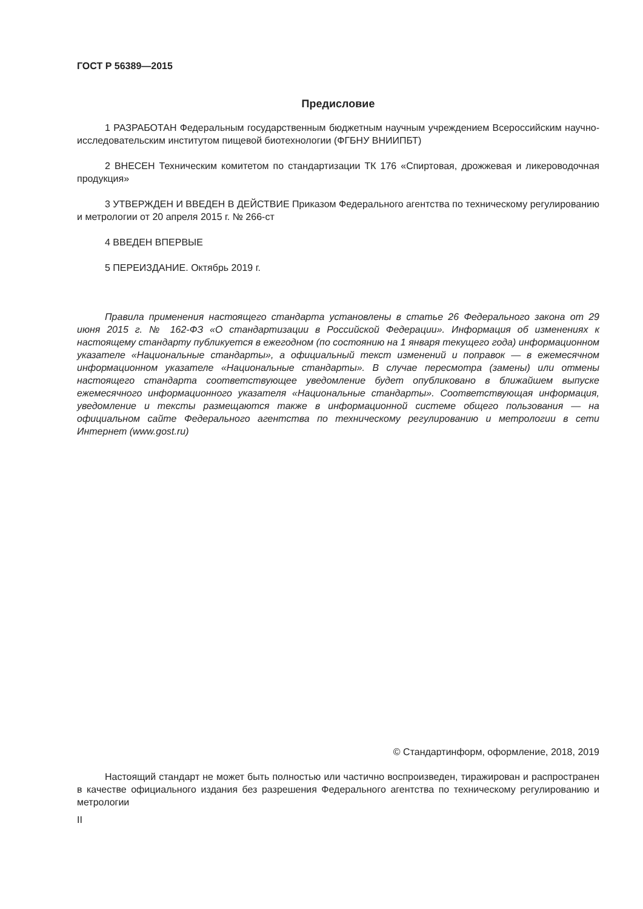ГОСТ Р 56389—2015
Предисловие
1 РАЗРАБОТАН Федеральным государственным бюджетным научным учреждением Всероссийским научно-исследовательским институтом пищевой биотехнологии (ФГБНУ ВНИИПБТ)
2 ВНЕСЕН Техническим комитетом по стандартизации ТК 176 «Спиртовая, дрожжевая и ликероводочная продукция»
3 УТВЕРЖДЕН И ВВЕДЕН В ДЕЙСТВИЕ Приказом Федерального агентства по техническому регулированию и метрологии от 20 апреля 2015 г. № 266-ст
4 ВВЕДЕН ВПЕРВЫЕ
5 ПЕРЕИЗДАНИЕ. Октябрь 2019 г.
Правила применения настоящего стандарта установлены в статье 26 Федерального закона от 29 июня 2015 г. № 162-ФЗ «О стандартизации в Российской Федерации». Информация об изменениях к настоящему стандарту публикуется в ежегодном (по состоянию на 1 января текущего года) информационном указателе «Национальные стандарты», а официальный текст изменений и поправок — в ежемесячном информационном указателе «Национальные стандарты». В случае пересмотра (замены) или отмены настоящего стандарта соответствующее уведомление будет опубликовано в ближайшем выпуске ежемесячного информационного указателя «Национальные стандарты». Соответствующая информация, уведомление и тексты размещаются также в информационной системе общего пользования — на официальном сайте Федерального агентства по техническому регулированию и метрологии в сети Интернет (www.gost.ru)
© Стандартинформ, оформление, 2018, 2019
Настоящий стандарт не может быть полностью или частично воспроизведен, тиражирован и распространен в качестве официального издания без разрешения Федерального агентства по техническому регулированию и метрологии
II